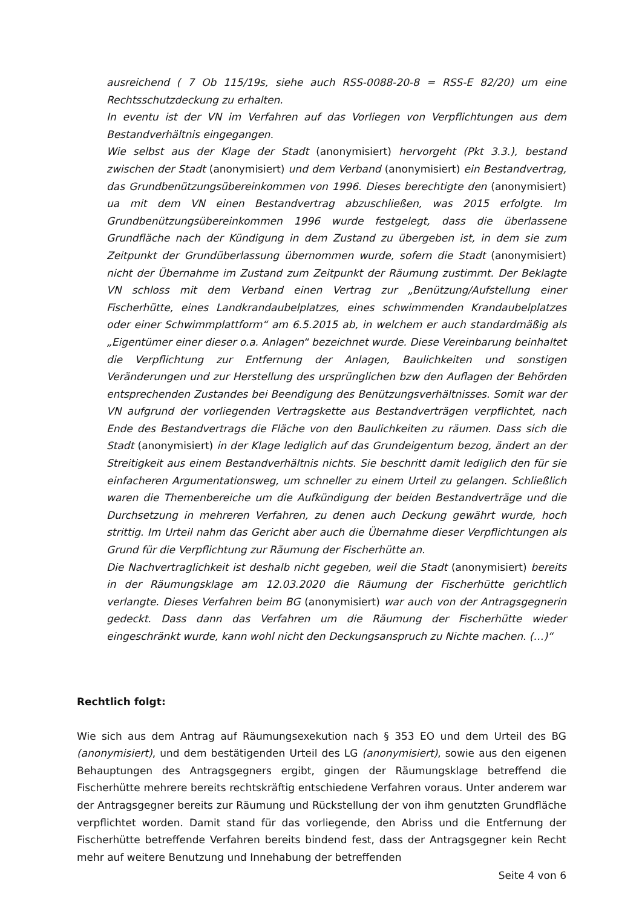ausreichend ( 7 Ob 115/19s, siehe auch RSS-0088-20-8 = RSS-E 82/20) um eine Rechtsschutzdeckung zu erhalten.
In eventu ist der VN im Verfahren auf das Vorliegen von Verpflichtungen aus dem Bestandverhältnis eingegangen.
Wie selbst aus der Klage der Stadt (anonymisiert) hervorgeht (Pkt 3.3.), bestand zwischen der Stadt (anonymisiert) und dem Verband (anonymisiert) ein Bestandvertrag, das Grundbenützungsübereinkommen von 1996. Dieses berechtigte den (anonymisiert) ua mit dem VN einen Bestandvertrag abzuschließen, was 2015 erfolgte. Im Grundbenützungsübereinkommen 1996 wurde festgelegt, dass die überlassene Grundfläche nach der Kündigung in dem Zustand zu übergeben ist, in dem sie zum Zeitpunkt der Grundüberlassung übernommen wurde, sofern die Stadt (anonymisiert) nicht der Übernahme im Zustand zum Zeitpunkt der Räumung zustimmt. Der Beklagte VN schloss mit dem Verband einen Vertrag zur „Benützung/Aufstellung einer Fischerhütte, eines Landkrandaubelplatzes, eines schwimmenden Krandaubelplatzes oder einer Schwimmplattform“ am 6.5.2015 ab, in welchem er auch standardmäßig als „Eigentümer einer dieser o.a. Anlagen“ bezeichnet wurde. Diese Vereinbarung beinhaltet die Verpflichtung zur Entfernung der Anlagen, Baulichkeiten und sonstigen Veränderungen und zur Herstellung des ursprünglichen bzw den Auflagen der Behörden entsprechenden Zustandes bei Beendigung des Benützungsverhältnisses. Somit war der VN aufgrund der vorliegenden Vertragskette aus Bestandverträgen verpflichtet, nach Ende des Bestandvertrags die Fläche von den Baulichkeiten zu räumen. Dass sich die Stadt (anonymisiert) in der Klage lediglich auf das Grundeigentum bezog, ändert an der Streitigkeit aus einem Bestandverhältnis nichts. Sie beschritt damit lediglich den für sie einfacheren Argumentationsweg, um schneller zu einem Urteil zu gelangen. Schließlich waren die Themenbereiche um die Aufkündigung der beiden Bestandverträge und die Durchsetzung in mehreren Verfahren, zu denen auch Deckung gewährt wurde, hoch strittig. Im Urteil nahm das Gericht aber auch die Übernahme dieser Verpflichtungen als Grund für die Verpflichtung zur Räumung der Fischerhütte an.
Die Nachvertraglichkeit ist deshalb nicht gegeben, weil die Stadt (anonymisiert) bereits in der Räumungsklage am 12.03.2020 die Räumung der Fischerhütte gerichtlich verlangte. Dieses Verfahren beim BG (anonymisiert) war auch von der Antragsgegnerin gedeckt. Dass dann das Verfahren um die Räumung der Fischerhütte wieder eingeschränkt wurde, kann wohl nicht den Deckungsanspruch zu Nichte machen. (…)“
Rechtlich folgt:
Wie sich aus dem Antrag auf Räumungsexekution nach § 353 EO und dem Urteil des BG (anonymisiert), und dem bestätigenden Urteil des LG (anonymisiert), sowie aus den eigenen Behauptungen des Antragsgegners ergibt, gingen der Räumungsklage betreffend die Fischerhütte mehrere bereits rechtskräftig entschiedene Verfahren voraus. Unter anderem war der Antragsgegner bereits zur Räumung und Rückstellung der von ihm genutzten Grundfläche verpflichtet worden. Damit stand für das vorliegende, den Abriss und die Entfernung der Fischerhütte betreffende Verfahren bereits bindend fest, dass der Antragsgegner kein Recht mehr auf weitere Benutzung und Innehabung der betreffenden
Seite 4 von 6